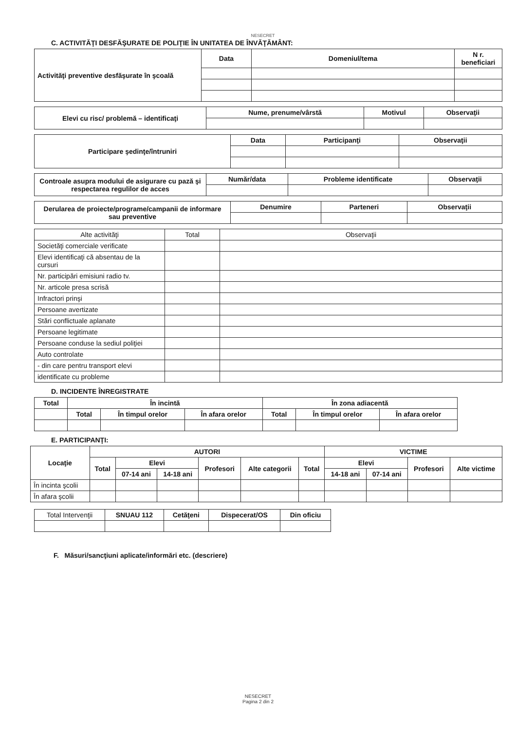NESECRET
C. ACTIVITĂŢI DESFĂŞURATE DE POLIŢIE ÎN UNITATEA DE ÎNVĂŢĂMÂNT:
| Activităţi preventive desfăşurate în şcoală | Data | Domeniul/tema | N r. beneficiari |
| --- | --- | --- | --- |
| Elevi cu risc/ problemă – identificaţi | Nume, prenume/vârstă | Motivul | Observaţii |
| --- | --- | --- | --- |
| Participare şedinţe/întruniri | Data | Participanţi | Observaţii |
| --- | --- | --- | --- |
| Controale asupra modului de asigurare cu pază şi respectarea regulilor de acces | Număr/data | Probleme identificate | Observaţii |
| --- | --- | --- | --- |
| Derularea de proiecte/programe/campanii de informare sau preventive | Denumire | Parteneri | Observaţii |
| --- | --- | --- | --- |
| Alte activităţi | Total | Observaţii |
| Societăţi comerciale verificate | | |
| Elevi identificaţi că absentau de la cursuri | | |
| Nr. participări emisiuni radio tv. | | |
| Nr. articole presa scrisă | | |
| Infractori prinşi | | |
| Persoane avertizate | | |
| Stări conflictuale aplanate | | |
| Persoane legitimate | | |
| Persoane conduse la sediul poliţiei | | |
| Auto controlate | | |
| - din care pentru transport elevi | | |
| identificate cu probleme | | |
D. INCIDENTE ÎNREGISTRATE
| Total | În incintă | | | În zona adiacentă | | |
| --- | --- | --- | --- | --- | --- | --- |
| | Total | În timpul orelor | În afara orelor | Total | În timpul orelor | În afara orelor |
E. PARTICIPANŢI:
| Locaţie | AUTORI | | | | | | VICTIME | | | |
| --- | --- | --- | --- | --- | --- | --- | --- | --- | --- | --- |
| | Total | Elevi | | Profesori | Alte categorii | Total | Elevi | | Profesori | Alte victime |
| | | 07-14 ani | 14-18 ani | | | | 14-18 ani | 07-14 ani | | |
| În incinta şcolii | | | | | | | | | | |
| În afara şcolii | | | | | | | | | | |
| Total Intervenţii | SNUAU 112 | Cetăţeni | Dispecerat/OS | Din oficiu |
F. Măsuri/sancţiuni aplicate/informări etc. (descriere)
NESECRET
Pagina 2 din 2